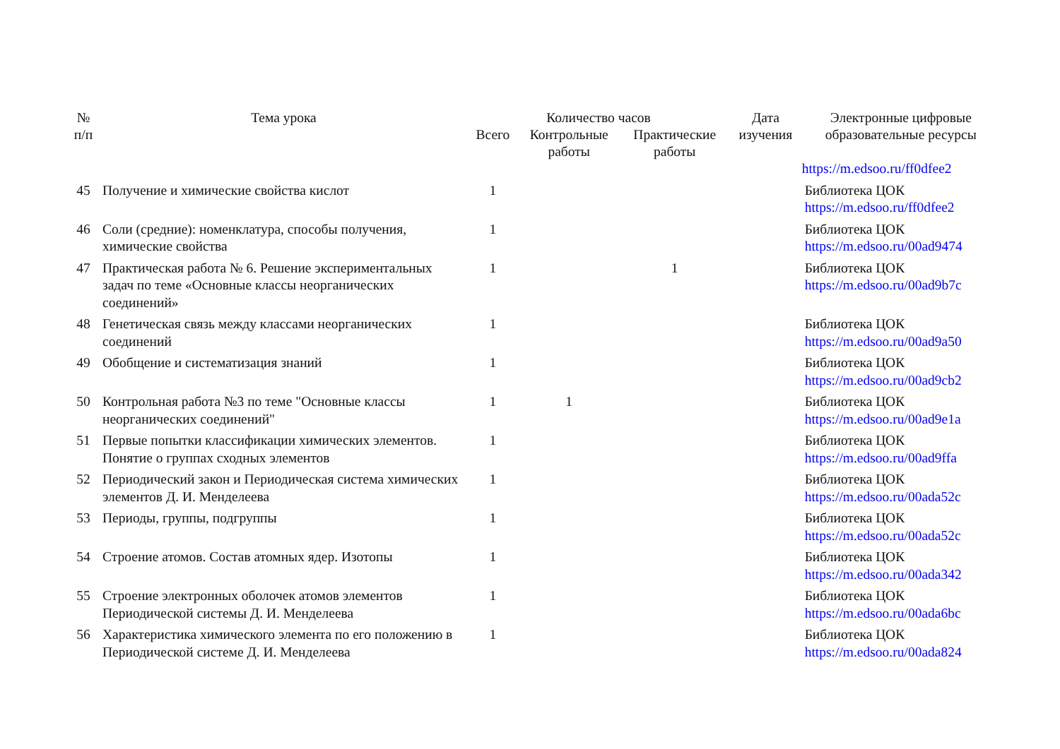| № п/п | Тема урока | Количество часов | | | Дата изучения | Электронные цифровые образовательные ресурсы |
| --- | --- | --- | --- | --- | --- | --- |
| | | Всего | Контрольные работы | Практические работы | | |
| | | | | | | https://m.edsoo.ru/ff0dfee2 |
| 45 | Получение и химические свойства кислот | 1 | | | | Библиотека ЦОК https://m.edsoo.ru/ff0dfee2 |
| 46 | Соли (средние): номенклатура, способы получения, химические свойства | 1 | | | | Библиотека ЦОК https://m.edsoo.ru/00ad9474 |
| 47 | Практическая работа № 6. Решение экспериментальных задач по теме «Основные классы неорганических соединений» | 1 | | 1 | | Библиотека ЦОК https://m.edsoo.ru/00ad9b7c |
| 48 | Генетическая связь между классами неорганических соединений | 1 | | | | Библиотека ЦОК https://m.edsoo.ru/00ad9a50 |
| 49 | Обобщение и систематизация знаний | 1 | | | | Библиотека ЦОК https://m.edsoo.ru/00ad9cb2 |
| 50 | Контрольная работа №3 по теме "Основные классы неорганических соединений" | 1 | 1 | | | Библиотека ЦОК https://m.edsoo.ru/00ad9e1a |
| 51 | Первые попытки классификации химических элементов. Понятие о группах сходных элементов | 1 | | | | Библиотека ЦОК https://m.edsoo.ru/00ad9ffa |
| 52 | Периодический закон и Периодическая система химических элементов Д. И. Менделеева | 1 | | | | Библиотека ЦОК https://m.edsoo.ru/00ada52c |
| 53 | Периоды, группы, подгруппы | 1 | | | | Библиотека ЦОК https://m.edsoo.ru/00ada52c |
| 54 | Строение атомов. Состав атомных ядер. Изотопы | 1 | | | | Библиотека ЦОК https://m.edsoo.ru/00ada342 |
| 55 | Строение электронных оболочек атомов элементов Периодической системы Д. И. Менделеева | 1 | | | | Библиотека ЦОК https://m.edsoo.ru/00ada6bc |
| 56 | Характеристика химического элемента по его положению в Периодической системе Д. И. Менделеева | 1 | | | | Библиотека ЦОК https://m.edsoo.ru/00ada824 |